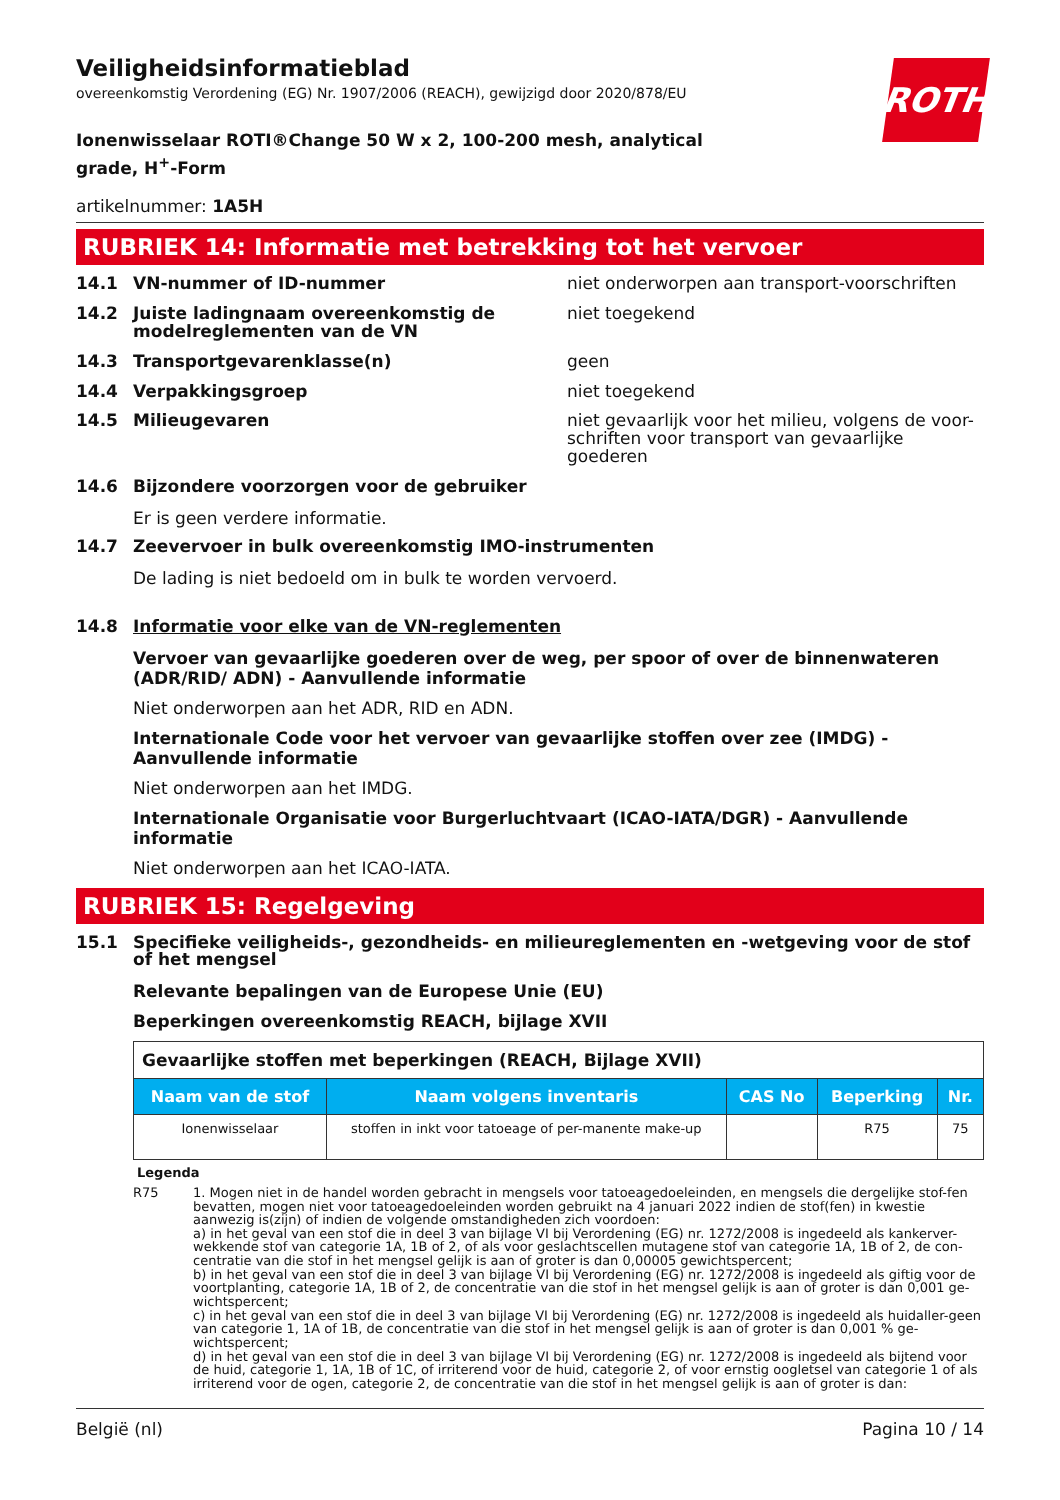Veiligheidsinformatieblad
overeenkomstig Verordening (EG) Nr. 1907/2006 (REACH), gewijzigd door 2020/878/EU
ROTH
Ionenwisselaar ROTI®Change 50 W x 2, 100-200 mesh, analytical grade, H<sup>+</sup>-Form
artikelnummer: 1A5H
RUBRIEK 14: Informatie met betrekking tot het vervoer
14.1 VN-nummer of ID-nummer niet onderworpen aan transport-voorschriften
14.2 Juiste ladingnaam overeenkomstig de modelreglementen van de VN
niet toegekend
14.3 Transportgevarenklasse(n) geen
14.4 Verpakkingsgroep niet toegekend
14.5 Milieugevaren niet gevaarlijk voor het milieu, volgens de voor-schriften voor transport van gevaarlijke goederen
14.6 Bijzondere voorzorgen voor de gebruiker
Er is geen verdere informatie.
14.7 Zeevervoer in bulk overeenkomstig IMO-instrumenten
De lading is niet bedoeld om in bulk te worden vervoerd.
14.8 Informatie voor elke van de VN-reglementen
Vervoer van gevaarlijke goederen over de weg, per spoor of over de binnenwateren (ADR/RID/ ADN) - Aanvullende informatie
Niet onderworpen aan het ADR, RID en ADN.
Internationale Code voor het vervoer van gevaarlijke stoffen over zee (IMDG) - Aanvullende informatie
Niet onderworpen aan het IMDG.
Internationale Organisatie voor Burgerluchtvaart (ICAO-IATA/DGR) - Aanvullende informatie
Niet onderworpen aan het ICAO-IATA.
RUBRIEK 15: Regelgeving
15.1 Specifieke veiligheids-, gezondheids- en milieureglementen en -wetgeving voor de stof of het mengsel
Relevante bepalingen van de Europese Unie (EU)
Beperkingen overeenkomstig REACH, bijlage XVII
| Gevaarlijke stoffen met beperkingen (REACH, Bijlage XVII) | | | | |
| Naam van de stof | Naam volgens inventaris | CAS No | Beperking | Nr. |
| Ionenwisselaar | stoffen in inkt voor tatoeage of per-manente make-up | | R75 | 75 |
Legenda
R75 1. Mogen niet in de handel worden gebracht in mengsels voor tatoeagedoeleinden, en mengsels die dergelijke stof-fen bevatten, mogen niet voor tatoeagedoeleinden worden gebruikt na 4 januari 2022 indien de stof(fen) in kwestie aanwezig is(zijn) of indien de volgende omstandigheden zich voordoen:
a) in het geval van een stof die in deel 3 van bijlage VI bij Verordening (EG) nr. 1272/2008 is ingedeeld als kankerver-wekkende stof van categorie 1A, 1B of 2, of als voor geslachtscellen mutagene stof van categorie 1A, 1B of 2, de con-centratie van die stof in het mengsel gelijk is aan of groter is dan 0,00005 gewichtspercent;
b) in het geval van een stof die in deel 3 van bijlage VI bij Verordening (EG) nr. 1272/2008 is ingedeeld als giftig voor de voortplanting, categorie 1A, 1B of 2, de concentratie van die stof in het mengsel gelijk is aan of groter is dan 0,001 ge-wichtspercent;
c) in het geval van een stof die in deel 3 van bijlage VI bij Verordening (EG) nr. 1272/2008 is ingedeeld als huidaller-geen van categorie 1, 1A of 1B, de concentratie van die stof in het mengsel gelijk is aan of groter is dan 0,001 % ge-wichtspercent;
d) in het geval van een stof die in deel 3 van bijlage VI bij Verordening (EG) nr. 1272/2008 is ingedeeld als bijtend voor de huid, categorie 1, 1A, 1B of 1C, of irriterend voor de huid, categorie 2, of voor ernstig oogletsel van categorie 1 of als irriterend voor de ogen, categorie 2, de concentratie van die stof in het mengsel gelijk is aan of groter is dan:
België (nl) Pagina 10 / 14